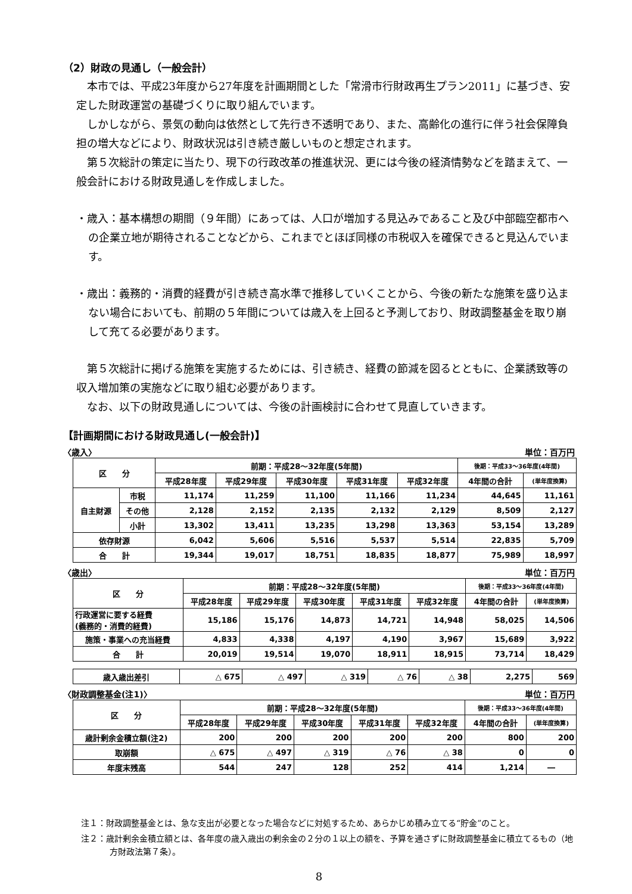（2）財政の見通し（一般会計）
本市では、平成23年度から27年度を計画期間とした「常滑市行財政再生プラン2011」に基づき、安定した財政運営の基礎づくりに取り組んでいます。
しかしながら、景気の動向は依然として先行き不透明であり、また、高齢化の進行に伴う社会保障負担の増大などにより、財政状況は引き続き厳しいものと想定されます。
第５次総計の策定に当たり、現下の行政改革の推進状況、更には今後の経済情勢などを踏まえて、一般会計における財政見通しを作成しました。
・歳入：基本構想の期間（９年間）にあっては、人口が増加する見込みであること及び中部臨空都市への企業立地が期待されることなどから、これまでとほぼ同様の市税収入を確保できると見込んでいます。
・歳出：義務的・消費的経費が引き続き高水準で推移していくことから、今後の新たな施策を盛り込まない場合においても、前期の５年間については歳入を上回ると予測しており、財政調整基金を取り崩して充てる必要があります。
第５次総計に掲げる施策を実施するためには、引き続き、経費の節減を図るとともに、企業誘致等の収入増加策の実施などに取り組む必要があります。
なお、以下の財政見通しについては、今後の計画検討に合わせて見直していきます。
【計画期間における財政見通し(一般会計)】
〈歳入〉 単位：百万円
| 区 分 | | 前期：平成28～32年度(5年間) | | | | | 後期：平成33～36年度(4年間) | |
| --- | --- | --- | --- | --- | --- | --- | --- | --- |
| | | 平成28年度 | 平成29年度 | 平成30年度 | 平成31年度 | 平成32年度 | 4年間の合計 | (単年度換算) |
| 自主財源 | 市税 | 11,174 | 11,259 | 11,100 | 11,166 | 11,234 | 44,645 | 11,161 |
| | その他 | 2,128 | 2,152 | 2,135 | 2,132 | 2,129 | 8,509 | 2,127 |
| | 小計 | 13,302 | 13,411 | 13,235 | 13,298 | 13,363 | 53,154 | 13,289 |
| 依存財源 | | 6,042 | 5,606 | 5,516 | 5,537 | 5,514 | 22,835 | 5,709 |
| 合 計 | | 19,344 | 19,017 | 18,751 | 18,835 | 18,877 | 75,989 | 18,997 |
〈歳出〉 単位：百万円
| 区 分 | 前期：平成28～32年度(5年間) | | | | | 後期：平成33～36年度(4年間) | |
| --- | --- | --- | --- | --- | --- | --- | --- |
| | 平成28年度 | 平成29年度 | 平成30年度 | 平成31年度 | 平成32年度 | 4年間の合計 | (単年度換算) |
| 行政運営に要する経費 (義務的・消費的経費) | 15,186 | 15,176 | 14,873 | 14,721 | 14,948 | 58,025 | 14,506 |
| 施策・事業への充当経費 | 4,833 | 4,338 | 4,197 | 4,190 | 3,967 | 15,689 | 3,922 |
| 合 計 | 20,019 | 19,514 | 19,070 | 18,911 | 18,915 | 73,714 | 18,429 |
| 歳入歳出差引 | △ 675 | △ 497 | △ 319 | △ 76 | △ 38 | 2,275 | 569 |
〈財政調整基金(注1)〉 単位：百万円
| 区 分 | 前期：平成28～32年度(5年間) | | | | | 後期：平成33～36年度(4年間) | |
| --- | --- | --- | --- | --- | --- | --- | --- |
| | 平成28年度 | 平成29年度 | 平成30年度 | 平成31年度 | 平成32年度 | 4年間の合計 | (単年度換算) |
| 歳計剰余金積立額(注2) | 200 | 200 | 200 | 200 | 200 | 800 | 200 |
| 取崩額 | △ 675 | △ 497 | △ 319 | △ 76 | △ 38 | 0 | 0 |
| 年度末残高 | 544 | 247 | 128 | 252 | 414 | 1,214 | ― |
注１：財政調整基金とは、急な支出が必要となった場合などに対処するため、あらかじめ積み立てる“貯金”のこと。
注２：歳計剰余金積立額とは、各年度の歳入歳出の剰余金の２分の１以上の額を、予算を通さずに財政調整基金に積立てるもの（地方財政法第７条）。
8